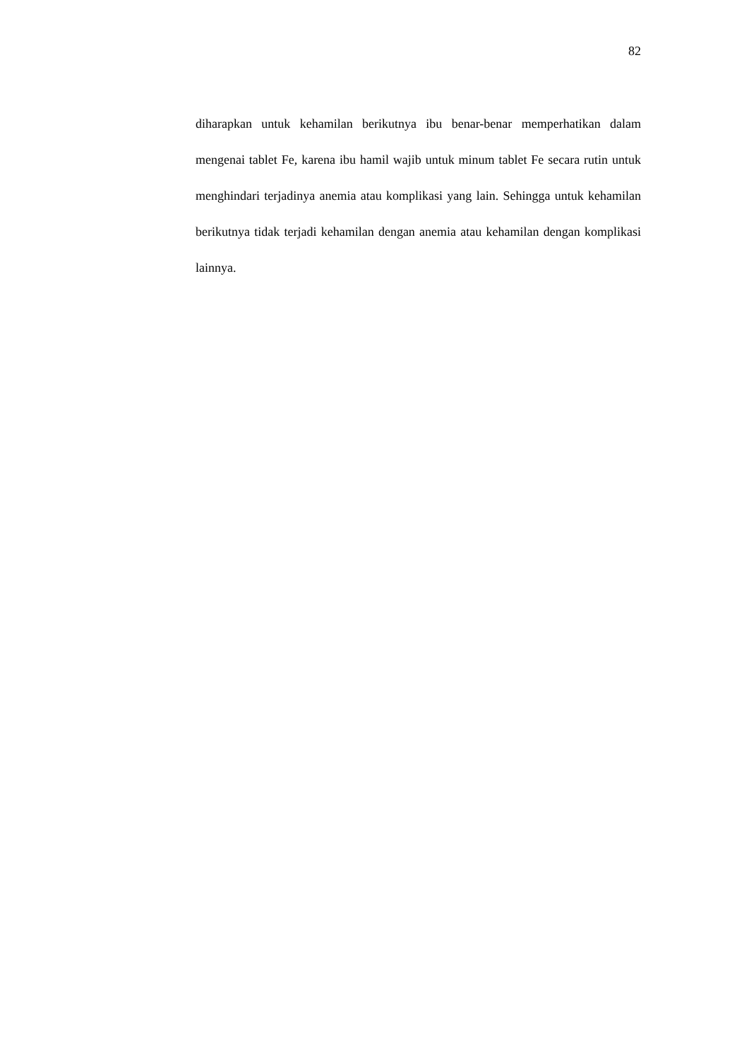82
diharapkan untuk kehamilan berikutnya ibu benar-benar memperhatikan dalam mengenai tablet Fe, karena ibu hamil wajib untuk minum tablet Fe secara rutin untuk menghindari terjadinya anemia atau komplikasi yang lain. Sehingga untuk kehamilan berikutnya tidak terjadi kehamilan dengan anemia atau kehamilan dengan komplikasi lainnya.